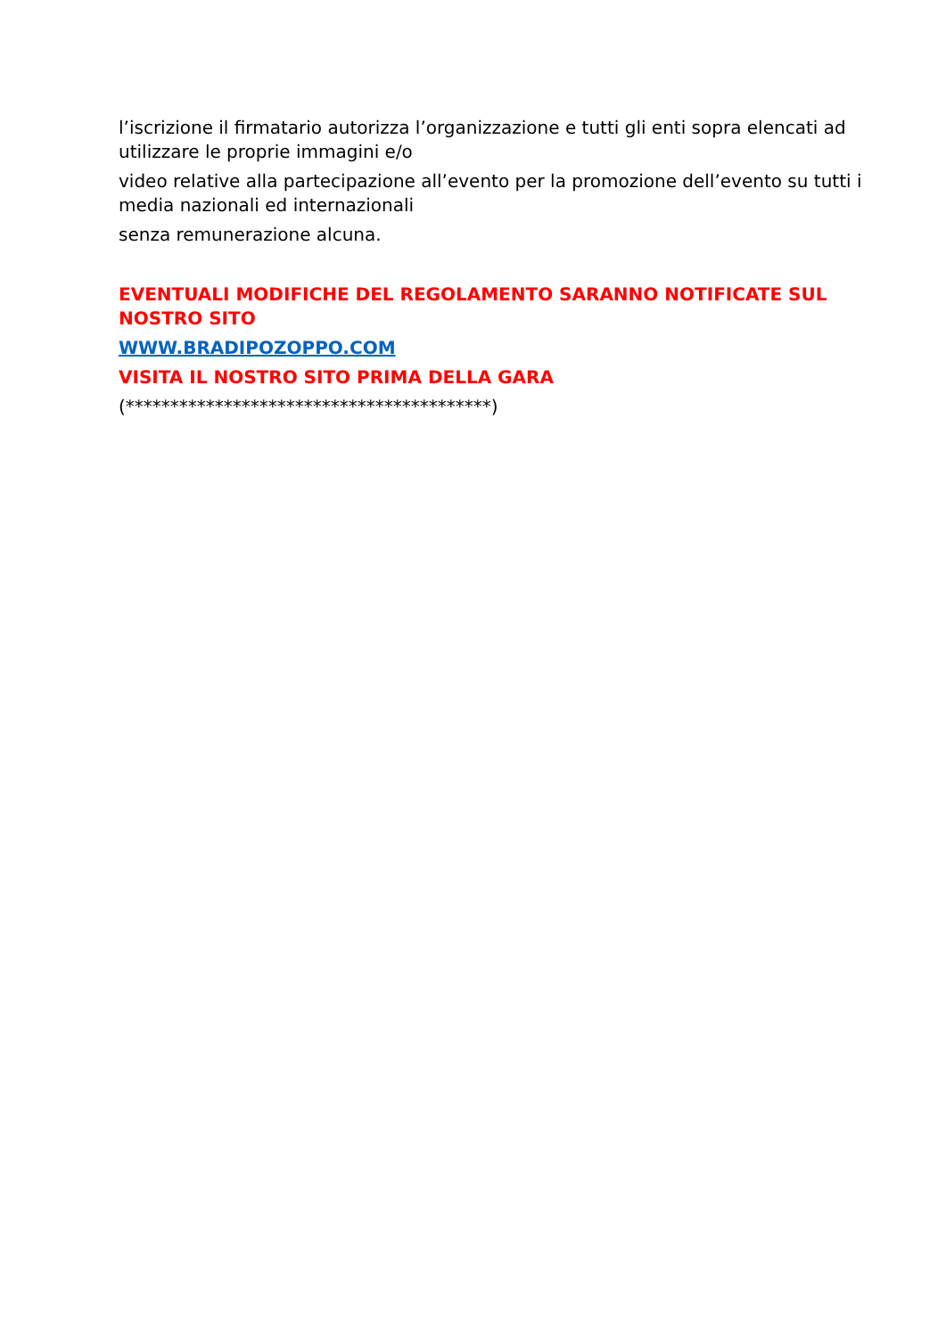l’iscrizione il firmatario autorizza l’organizzazione e tutti gli enti sopra elencati ad utilizzare le proprie immagini e/o
video relative alla partecipazione all’evento per la promozione dell’evento su tutti i media nazionali ed internazionali
senza remunerazione alcuna.
EVENTUALI MODIFICHE DEL REGOLAMENTO SARANNO NOTIFICATE SUL NOSTRO SITO
WWW.BRADIPOZOPPO.COM
VISITA IL NOSTRO SITO PRIMA DELLA GARA
(*****************************************)